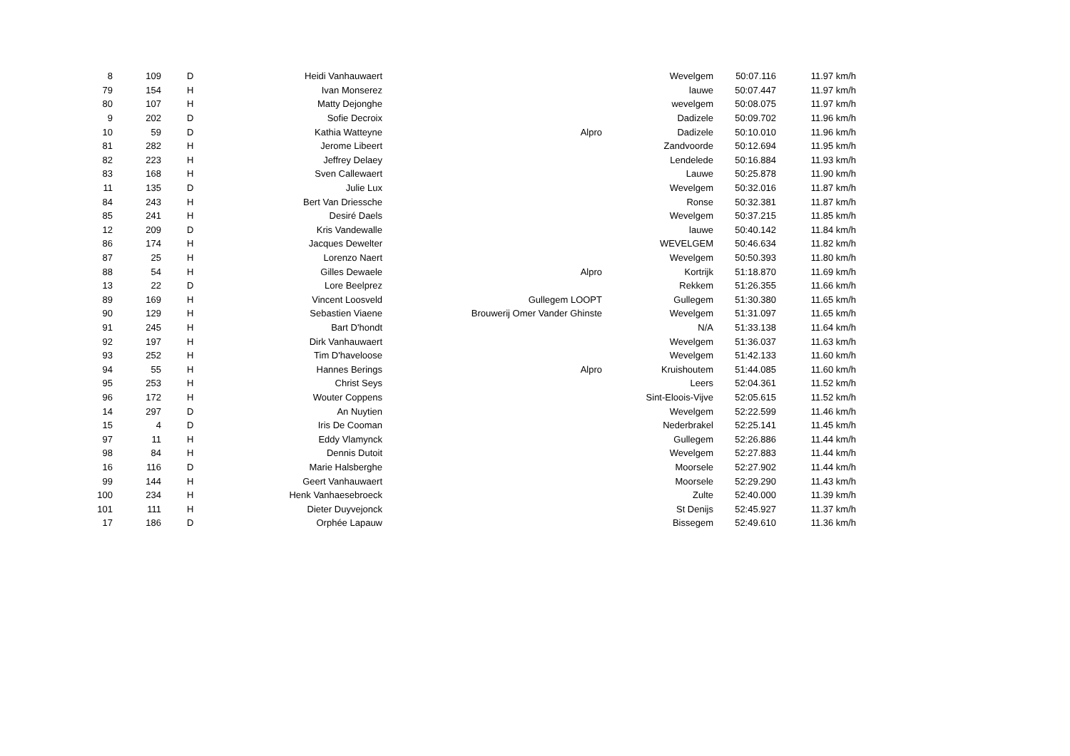| 8 | 109 | D | Heidi Vanhauwaert | | Wevelgem | 50:07.116 | 11.97 km/h |
| 79 | 154 | H | Ivan Monserez | | lauwe | 50:07.447 | 11.97 km/h |
| 80 | 107 | H | Matty Dejonghe | | wevelgem | 50:08.075 | 11.97 km/h |
| 9 | 202 | D | Sofie Decroix | | Dadizele | 50:09.702 | 11.96 km/h |
| 10 | 59 | D | Kathia Watteyne | Alpro | Dadizele | 50:10.010 | 11.96 km/h |
| 81 | 282 | H | Jerome Libeert | | Zandvoorde | 50:12.694 | 11.95 km/h |
| 82 | 223 | H | Jeffrey Delaey | | Lendelede | 50:16.884 | 11.93 km/h |
| 83 | 168 | H | Sven Callewaert | | Lauwe | 50:25.878 | 11.90 km/h |
| 11 | 135 | D | Julie Lux | | Wevelgem | 50:32.016 | 11.87 km/h |
| 84 | 243 | H | Bert Van Driessche | | Ronse | 50:32.381 | 11.87 km/h |
| 85 | 241 | H | Desiré Daels | | Wevelgem | 50:37.215 | 11.85 km/h |
| 12 | 209 | D | Kris Vandewalle | | lauwe | 50:40.142 | 11.84 km/h |
| 86 | 174 | H | Jacques Dewelter | | WEVELGEM | 50:46.634 | 11.82 km/h |
| 87 | 25 | H | Lorenzo Naert | | Wevelgem | 50:50.393 | 11.80 km/h |
| 88 | 54 | H | Gilles Dewaele | Alpro | Kortrijk | 51:18.870 | 11.69 km/h |
| 13 | 22 | D | Lore Beelprez | | Rekkem | 51:26.355 | 11.66 km/h |
| 89 | 169 | H | Vincent Loosveld | Gullegem LOOPT | Gullegem | 51:30.380 | 11.65 km/h |
| 90 | 129 | H | Sebastien Viaene | Brouwerij Omer Vander Ghinste | Wevelgem | 51:31.097 | 11.65 km/h |
| 91 | 245 | H | Bart D'hondt | | N/A | 51:33.138 | 11.64 km/h |
| 92 | 197 | H | Dirk Vanhauwaert | | Wevelgem | 51:36.037 | 11.63 km/h |
| 93 | 252 | H | Tim D'haveloose | | Wevelgem | 51:42.133 | 11.60 km/h |
| 94 | 55 | H | Hannes Berings | Alpro | Kruishoutem | 51:44.085 | 11.60 km/h |
| 95 | 253 | H | Christ Seys | | Leers | 52:04.361 | 11.52 km/h |
| 96 | 172 | H | Wouter Coppens | | Sint-Eloois-Vijve | 52:05.615 | 11.52 km/h |
| 14 | 297 | D | An Nuytien | | Wevelgem | 52:22.599 | 11.46 km/h |
| 15 | 4 | D | Iris De Cooman | | Nederbrakel | 52:25.141 | 11.45 km/h |
| 97 | 11 | H | Eddy Vlamynck | | Gullegem | 52:26.886 | 11.44 km/h |
| 98 | 84 | H | Dennis Dutoit | | Wevelgem | 52:27.883 | 11.44 km/h |
| 16 | 116 | D | Marie Halsberghe | | Moorsele | 52:27.902 | 11.44 km/h |
| 99 | 144 | H | Geert Vanhauwaert | | Moorsele | 52:29.290 | 11.43 km/h |
| 100 | 234 | H | Henk Vanhaesebroeck | | Zulte | 52:40.000 | 11.39 km/h |
| 101 | 111 | H | Dieter Duyvejonck | | St Denijs | 52:45.927 | 11.37 km/h |
| 17 | 186 | D | Orphée Lapauw | | Bissegem | 52:49.610 | 11.36 km/h |